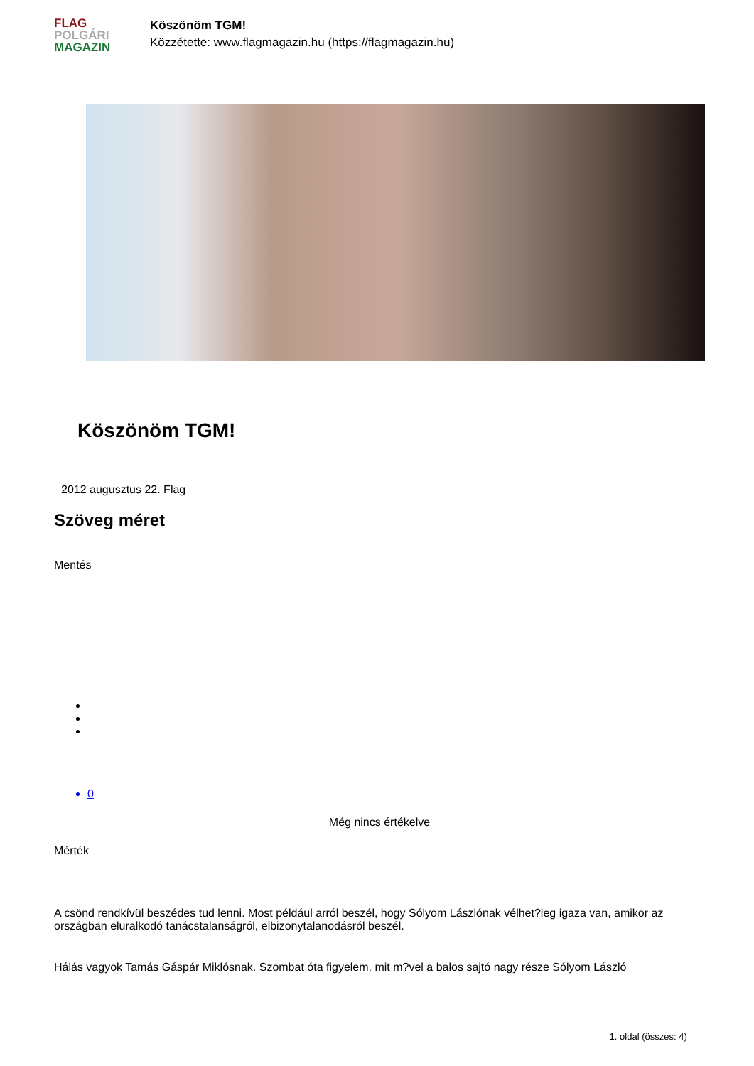FLAG
POLGÁRI
MAGAZIN
Köszönöm TGM!
Közzétette: www.flagmagazin.hu (https://flagmagazin.hu)
Köszönöm TGM!
2012 augusztus 22. Flag
Szöveg méret
Mentés
0
Még nincs értékelve
Mérték
A csönd rendkívül beszédes tud lenni. Most például arról beszél, hogy Sólyom Lászlónak vélhet?leg igaza van, amikor az országban eluralkodó tanácstalanságról, elbizonytalanodásról beszél.
Hálás vagyok Tamás Gáspár Miklósnak. Szombat óta figyelem, mit m?vel a balos sajtó nagy része Sólyom László
1. oldal (összes: 4)